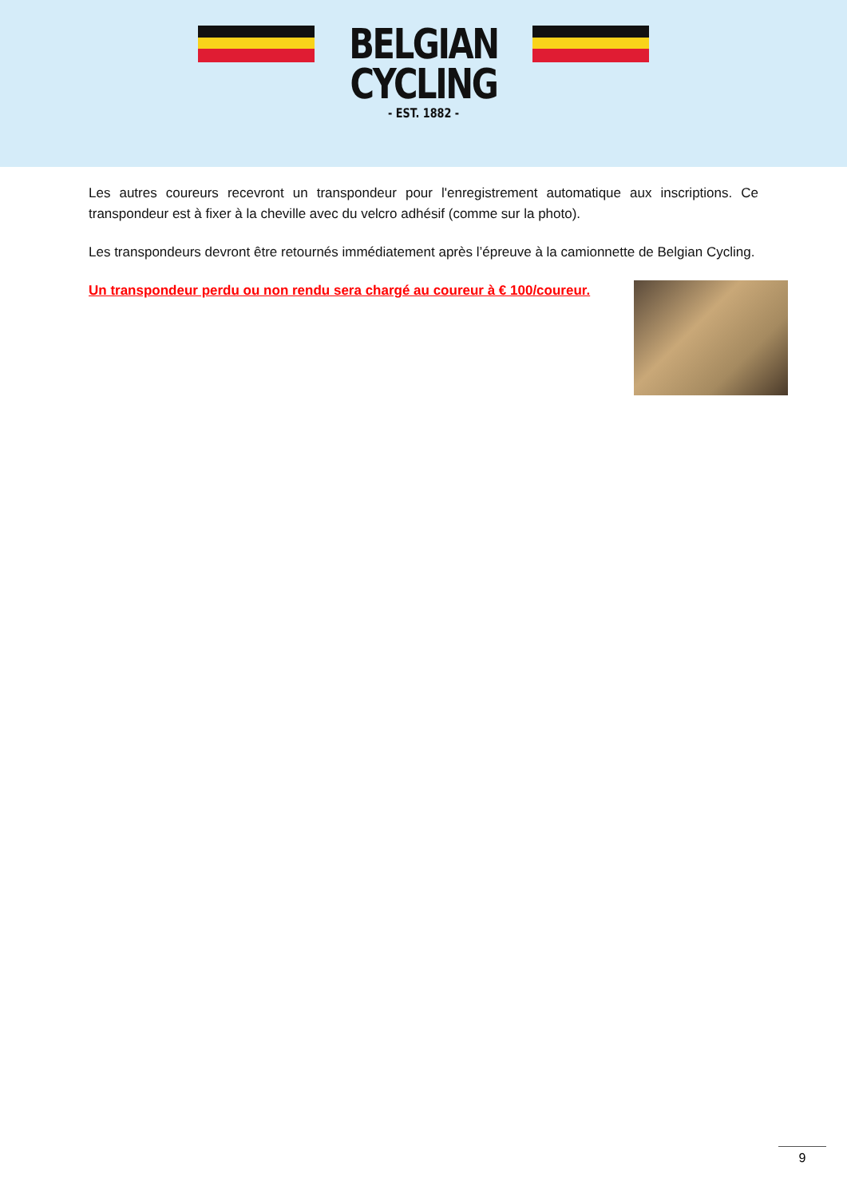BELGIAN
CYCLING
- EST. 1882 -
Les autres coureurs recevront un transpondeur pour l'enregistrement automatique aux inscriptions. Ce transpondeur est à fixer à la cheville avec du velcro adhésif (comme sur la photo).
Les transpondeurs devront être retournés immédiatement après l’épreuve à la camionnette de Belgian Cycling.
Un transpondeur perdu ou non rendu sera chargé au coureur à € 100/coureur.
9